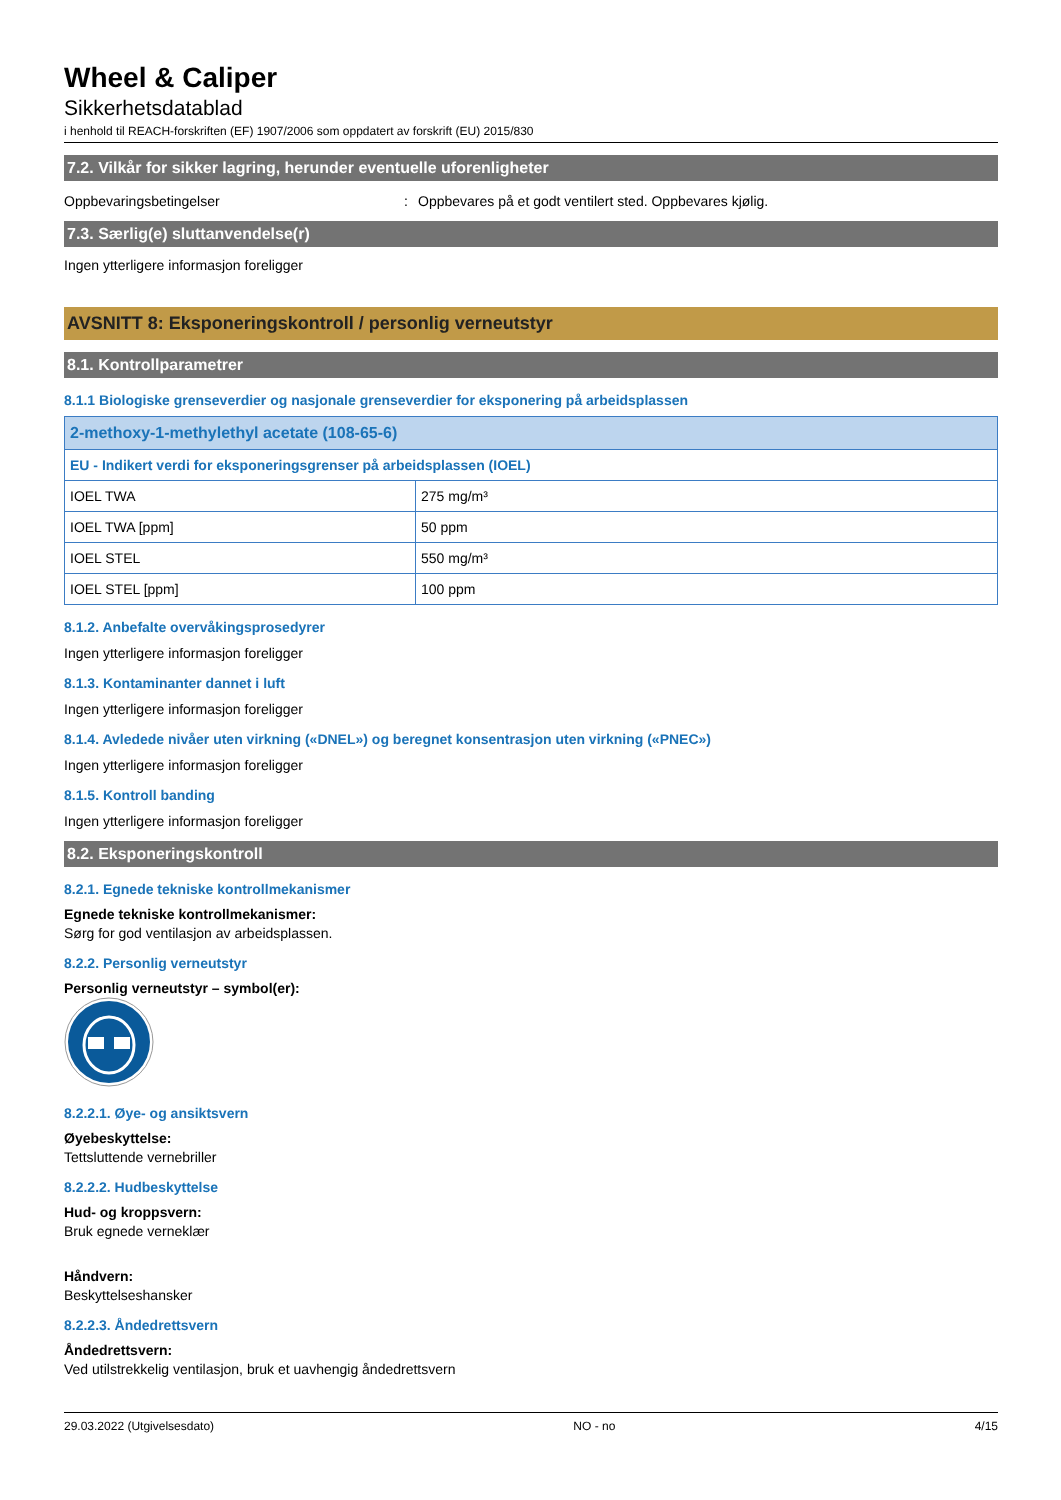Wheel & Caliper
Sikkerhetsdatablad
i henhold til REACH-forskriften (EF) 1907/2006 som oppdatert av forskrift (EU) 2015/830
7.2. Vilkår for sikker lagring, herunder eventuelle uforenligheter
Oppbevaringsbetingelser: Oppbevares på et godt ventilert sted. Oppbevares kjølig.
7.3. Særlig(e) sluttanvendelse(r)
Ingen ytterligere informasjon foreligger
AVSNITT 8: Eksponeringskontroll / personlig verneutstyr
8.1. Kontrollparametrer
8.1.1 Biologiske grenseverdier og nasjonale grenseverdier for eksponering på arbeidsplassen
| 2-methoxy-1-methylethyl acetate (108-65-6) | |
| EU - Indikert verdi for eksponeringsgrenser på arbeidsplassen (IOEL) | |
| IOEL TWA | 275 mg/m³ |
| IOEL TWA [ppm] | 50 ppm |
| IOEL STEL | 550 mg/m³ |
| IOEL STEL [ppm] | 100 ppm |
8.1.2. Anbefalte overvåkingsprosedyrer
Ingen ytterligere informasjon foreligger
8.1.3. Kontaminanter dannet i luft
Ingen ytterligere informasjon foreligger
8.1.4. Avledede nivåer uten virkning («DNEL») og beregnet konsentrasjon uten virkning («PNEC»)
Ingen ytterligere informasjon foreligger
8.1.5. Kontroll banding
Ingen ytterligere informasjon foreligger
8.2. Eksponeringskontroll
8.2.1. Egnede tekniske kontrollmekanismer
Egnede tekniske kontrollmekanismer:
Sørg for god ventilasjon av arbeidsplassen.
8.2.2. Personlig verneutstyr
Personlig verneutstyr – symbol(er):
8.2.2.1. Øye- og ansiktsvern
Øyebeskyttelse:
Tettsluttende vernebriller
8.2.2.2. Hudbeskyttelse
Hud- og kroppsvern:
Bruk egnede verneklær
Håndvern:
Beskyttelseshansker
8.2.2.3. Åndedrettsvern
Åndedrettsvern:
Ved utilstrekkelig ventilasjon, bruk et uavhengig åndedrettsvern
29.03.2022 (Utgivelsesdato) NO - no 4/15